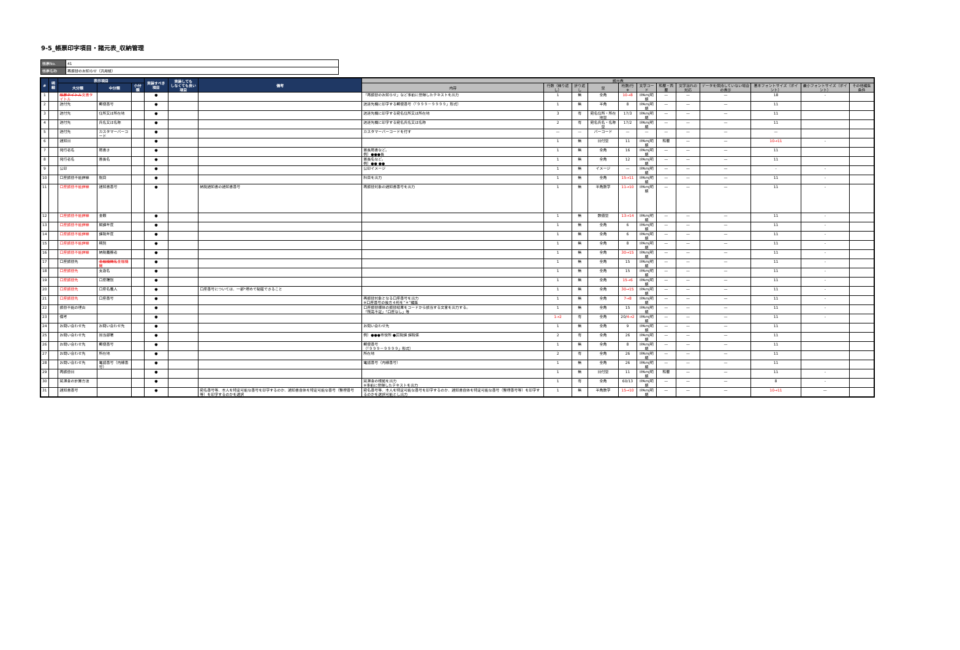9-5_帳票印字項目・諸元表_収納管理
| 帳票No. | 41 |
| 帳票名称 | 再振替のお知らせ（汎用紙） |
| # | 明細 | 表示項目 | | | 実装すべき項目 | 実装しても しなくても良い項目 | 備考 | 諸元表 | | | | | | | | | | | |
| --- | --- | --- | --- | --- | --- | --- | --- | --- | --- | --- | --- | --- | --- | --- | --- | --- | --- | --- | --- |
| | | 大分類 | 中分類 | 小分類 | | | | 内容 | 行数（繰り返し） | 折り返し | 型 | 桁数/行※ | 文字コード | 和暦・西暦 | 文字溢れの対応 | データを保持していない場合の表示 | 基本フォントサイズ（ポイント） | 最小フォントサイズ（ポイント） | その他編集条件 |
| 1 | | 帳票タイトル 文書タイトル | | | ● | | | 「再振替のお知らせ」など事前に登録したテキストを出力 | 1 | 無 | 全角 | 10→8 | IPAmj明朝 | — | — | — | 18 | - | |
| 2 | | 送付先 | 郵便番号 | | ● | | | 送達先欄に印字する郵便番号（「９９９－９９９９」形式） | 1 | 無 | 半角 | 8 | IPAmj明朝 | — | — | — | 11 | | |
| 3 | | 送付先 | 住所又は所在地 | | ● | | | 送達先欄に印字する宛名住所又は所在地 | 3 | 有 | 宛名住所・所在地型 | 17/3 | IPAmj明朝 | — | — | — | 11 | | |
| 4 | | 送付先 | 氏名又は名称 | | ● | | | 送達先欄に印字する宛名氏名又は名称 | 2 | 有 | 宛名氏名・名称型 | 17/2 | IPAmj明朝 | — | — | — | 11 | | |
| 5 | | 送付先 | カスタマーバーコード | | ● | | | カスタマーバーコードを付す | — | — | バーコード | — | — | — | — | — | — | | |
| 6 | | 通知日 | | | ● | | | | 1 | 無 | 日付型 | 11 | IPAmj明朝 | 和暦 | — | — | 10→11 | - | |
| 7 | | 発行者名 | 肩書き | | ● | | | 首長肩書など。 例）●●●長 | 1 | 無 | 全角 | 16 | IPAmj明朝 | — | — | — | 11 | | |
| 8 | | 発行者名 | 首長名 | | ● | | | 首長名など。 例）●● ●● | 1 | 無 | 全角 | 12 | IPAmj明朝 | — | — | — | 11 | | |
| 9 | | 公印 | | | ● | | | 公印イメージ | 1 | 無 | イメージ | — | IPAmj明朝 | — | — | — | - | - | |
| 10 | | 口座振替不能詳細 | 税目 | | ● | | | 科目を出力 | 1 | 無 | 全角 | 15→11 | IPAmj明朝 | — | — | — | 11 | - | |
| 11 | | 口座振替不能詳細 | 通知書番号 | | ● | | 納税通知書の通知書番号 | 再振替対象の通知書番号を出力 | 1 | 無 | 半角数字 | 11→10 | IPAmj明朝 | — | — | — | 11 | - | |
| 12 | | 口座振替不能詳細 | 金額 | | ● | | | | 1 | 無 | 数値型 | 13→14 | IPAmj明朝 | — | — | — | 11 | - | |
| 13 | | 口座振替不能詳細 | 賦課年度 | | ● | | | | 1 | 無 | 全角 | 6 | IPAmj明朝 | — | — | — | 11 | - | |
| 14 | | 口座振替不能詳細 | 課税年度 | | ● | | | | 1 | 無 | 全角 | 6 | IPAmj明朝 | — | — | — | 11 | - | |
| 15 | | 口座振替不能詳細 | 期別 | | ● | | | | 1 | 無 | 全角 | 8 | IPAmj明朝 | — | — | — | 11 | - | |
| 16 | | 口座振替不能詳細 | 納税義務者 | | ● | | | | 1 | 無 | 全角 | 30→15 | IPAmj明朝 | — | — | — | 11 | - | |
| 17 | | 口座振替先 | 金融機関名 金融機関 | | ● | | | | 1 | 無 | 全角 | 15 | IPAmj明朝 | — | — | — | 11 | - | |
| 18 | | 口座振替先 | 支店名 | | ● | | | | 1 | 無 | 全角 | 15 | IPAmj明朝 | — | — | — | 11 | - | |
| 19 | | 口座振替先 | 口座種別 | | ● | | | | 1 | 無 | 全角 | 15→6 | IPAmj明朝 | — | — | — | 11 | - | |
| 20 | | 口座振替先 | 口座名義人 | | ● | | 口座番号については、一部*埋めで秘匿できること | | 1 | 無 | 全角 | 30→15 | IPAmj明朝 | — | — | — | 11 | - | |
| 21 | | 口座振替先 | 口座番号 | | ● | | | 再振替対象となる口座番号を出力 ※口座番号の後方４桁を”＊”編集 | 1 | 無 | 全角 | 7→8 | IPAmj明朝 | — | — | — | 11 | - | |
| 22 | | 振替不能の理由 | | | ● | | | 口座振替媒体の振替結果をコードから該当する文言を出力する。 「残高不足」「口座なし」等 | 1 | 無 | 全角 | 15 | IPAmj明朝 | — | — | — | 11 | - | |
| 23 | | 備考 | | | ● | | | | 1→2 | 有 | 全角 | 20/ 4→2 | IPAmj明朝 | — | — | — | 11 | - | |
| 24 | | お問い合わせ先 | お問い合わせ先 | | ● | | | お問い合わせ先 | 1 | 無 | 全角 | 9 | IPAmj明朝 | — | — | — | 11 | | |
| 25 | | お問い合わせ先 | 担当部署 | | ● | | | 例）●●●市役所 ●民税課 課税係 | 2 | 有 | 全角 | 26 | IPAmj明朝 | — | — | — | 11 | | |
| 26 | | お問い合わせ先 | 郵便番号 | | ● | | | 郵便番号 （「９９９－９９９９」形式） | 1 | 無 | 全角 | 8 | IPAmj明朝 | — | — | — | 11 | | |
| 27 | | お問い合わせ先 | 所在地 | | ● | | | 所在地 | 2 | 有 | 全角 | 26 | IPAmj明朝 | — | — | — | 11 | | |
| 28 | | お問い合わせ先 | 電話番号（内線番号） | | ● | | | 電話番号（内線番号） | 1 | 無 | 全角 | 26 | IPAmj明朝 | — | — | — | 11 | | |
| 29 | | 再振替日 | | | ● | | | | 1 | 無 | 日付型 | 11 | IPAmj明朝 | 和暦 | — | — | 11 | - | |
| 30 | | 延滞金の計算方法 | | | ● | | | 延滞金の根拠を出力 ※事前に登録したテキストを出力 | 1 | 有 | 全角 | 60/13 | IPAmj明朝 | — | — | — | 8 | - | |
| 31 | | 通知書番号 | | | ● | | 宛名番号等、本人を特定可能な番号を印字するのか、通知書自体を特定可能な番号（整理番号等）を印字するのかを選択 | 宛名番号等、本人を特定可能な番号を印字するのか、通知書自体を特定可能な番号（整理番号等）を印字するのかを選択可能とし出力 | 1 | 無 | 半角数字 | 15→10 | IPAmj明朝 | — | — | — | 10→11 | — | |